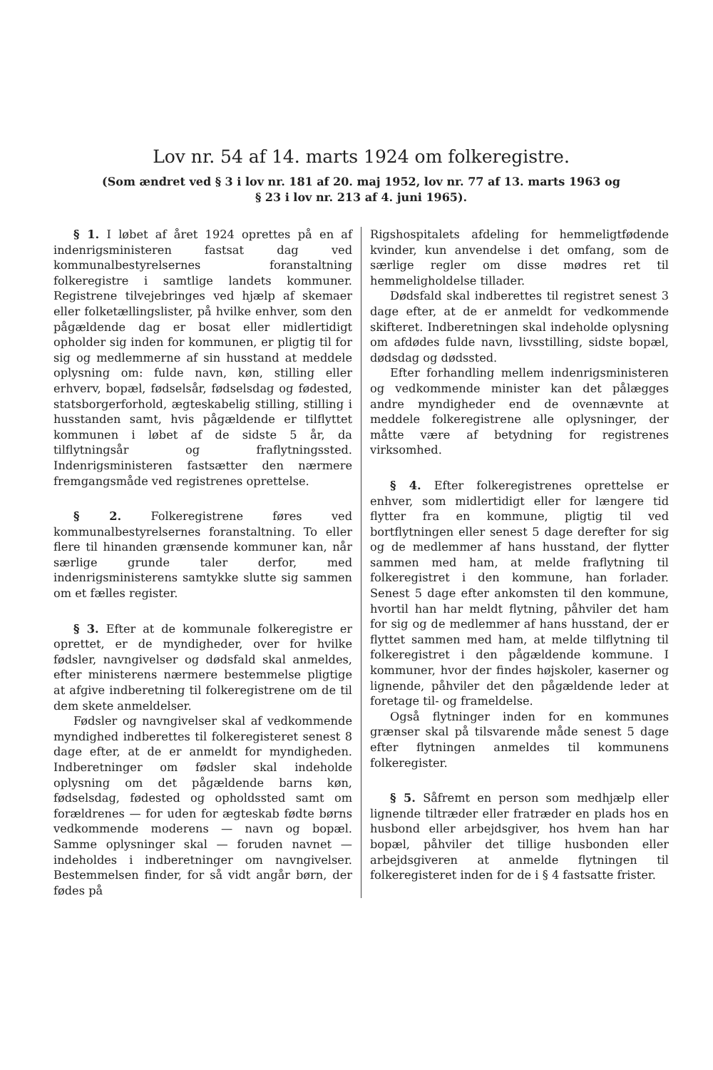Lov nr. 54 af 14. marts 1924 om folkeregistre.
(Som ændret ved § 3 i lov nr. 181 af 20. maj 1952, lov nr. 77 af 13. marts 1963 og
§ 23 i lov nr. 213 af 4. juni 1965).
§ 1. I løbet af året 1924 oprettes på en af indenrigsministeren fastsat dag ved kommunalbestyrelsernes foranstaltning folkeregistre i samtlige landets kommuner. Registrene tilvejebringes ved hjælp af skemaer eller folketællingslister, på hvilke enhver, som den pågældende dag er bosat eller midlertidigt opholder sig inden for kommunen, er pligtig til for sig og medlemmerne af sin husstand at meddele oplysning om: fulde navn, køn, stilling eller erhverv, bopæl, fødselsår, fødselsdag og fødested, statsborgerforhold, ægteskabelig stilling, stilling i husstanden samt, hvis pågældende er tilflyttet kommunen i løbet af de sidste 5 år, da tilflytningsår og fraflytningssted. Indenrigsministeren fastsætter den nærmere fremgangsmåde ved registrenes oprettelse.
§ 2. Folkeregistrene føres ved kommunalbestyrelsernes foranstaltning. To eller flere til hinanden grænsende kommuner kan, når særlige grunde taler derfor, med indenrigsministerens samtykke slutte sig sammen om et fælles register.
§ 3. Efter at de kommunale folkeregistre er oprettet, er de myndigheder, over for hvilke fødsler, navngivelser og dødsfald skal anmeldes, efter ministerens nærmere bestemmelse pligtige at afgive indberetning til folkeregistrene om de til dem skete anmeldelser.
Fødsler og navngivelser skal af vedkommende myndighed indberettes til folkeregisteret senest 8 dage efter, at de er anmeldt for myndigheden. Indberetninger om fødsler skal indeholde oplysning om det pågældende barns køn, fødselsdag, fødested og opholdssted samt om forældrenes — for uden for ægteskab fødte børns vedkommende moderens — navn og bopæl. Samme oplysninger skal — foruden navnet — indeholdes i indberetninger om navngivelser. Bestemmelsen finder, for så vidt angår børn, der fødes på
Rigshospitalets afdeling for hemmeligtfødende kvinder, kun anvendelse i det omfang, som de særlige regler om disse mødres ret til hemmeligholdelse tillader.
Dødsfald skal indberettes til registret senest 3 dage efter, at de er anmeldt for vedkommende skifteret. Indberetningen skal indeholde oplysning om afdødes fulde navn, livsstilling, sidste bopæl, dødsdag og dødssted.
Efter forhandling mellem indenrigsministeren og vedkommende minister kan det pålægges andre myndigheder end de ovennævnte at meddele folkeregistrene alle oplysninger, der måtte være af betydning for registrenes virksomhed.
§ 4. Efter folkeregistrenes oprettelse er enhver, som midlertidigt eller for længere tid flytter fra en kommune, pligtig til ved bortflytningen eller senest 5 dage derefter for sig og de medlemmer af hans husstand, der flytter sammen med ham, at melde fraflytning til folkeregistret i den kommune, han forlader. Senest 5 dage efter ankomsten til den kommune, hvortil han har meldt flytning, påhviler det ham for sig og de medlemmer af hans husstand, der er flyttet sammen med ham, at melde tilflytning til folkeregistret i den pågældende kommune. I kommuner, hvor der findes højskoler, kaserner og lignende, påhviler det den pågældende leder at foretage til- og frameldelse.
Også flytninger inden for en kommunes grænser skal på tilsvarende måde senest 5 dage efter flytningen anmeldes til kommunens folkeregister.
§ 5. Såfremt en person som medhjælp eller lignende tiltræder eller fratræder en plads hos en husbond eller arbejdsgiver, hos hvem han har bopæl, påhviler det tillige husbonden eller arbejdsgiveren at anmelde flytningen til folkeregisteret inden for de i § 4 fastsatte frister.